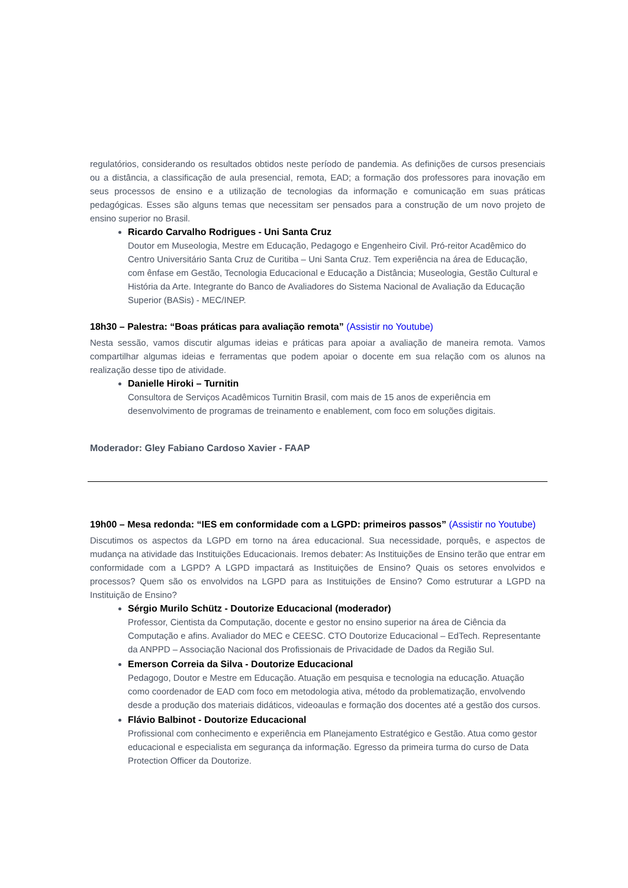regulatórios, considerando os resultados obtidos neste período de pandemia. As definições de cursos presenciais ou a distância, a classificação de aula presencial, remota, EAD; a formação dos professores para inovação em seus processos de ensino e a utilização de tecnologias da informação e comunicação em suas práticas pedagógicas. Esses são alguns temas que necessitam ser pensados para a construção de um novo projeto de ensino superior no Brasil.
Ricardo Carvalho Rodrigues - Uni Santa Cruz
Doutor em Museologia, Mestre em Educação, Pedagogo e Engenheiro Civil. Pró-reitor Acadêmico do Centro Universitário Santa Cruz de Curitiba – Uni Santa Cruz. Tem experiência na área de Educação, com ênfase em Gestão, Tecnologia Educacional e Educação a Distância; Museologia, Gestão Cultural e História da Arte. Integrante do Banco de Avaliadores do Sistema Nacional de Avaliação da Educação Superior (BASis) - MEC/INEP.
18h30 – Palestra: “Boas práticas para avaliação remota” (Assistir no Youtube)
Nesta sessão, vamos discutir algumas ideias e práticas para apoiar a avaliação de maneira remota. Vamos compartilhar algumas ideias e ferramentas que podem apoiar o docente em sua relação com os alunos na realização desse tipo de atividade.
Danielle Hiroki – Turnitin
Consultora de Serviços Acadêmicos Turnitin Brasil, com mais de 15 anos de experiência em desenvolvimento de programas de treinamento e enablement, com foco em soluções digitais.
Moderador: Gley Fabiano Cardoso Xavier - FAAP
19h00 – Mesa redonda: “IES em conformidade com a LGPD: primeiros passos” (Assistir no Youtube)
Discutimos os aspectos da LGPD em torno na área educacional. Sua necessidade, porquês, e aspectos de mudança na atividade das Instituições Educacionais. Iremos debater: As Instituições de Ensino terão que entrar em conformidade com a LGPD? A LGPD impactará as Instituições de Ensino? Quais os setores envolvidos e processos? Quem são os envolvidos na LGPD para as Instituições de Ensino? Como estruturar a LGPD na Instituição de Ensino?
Sérgio Murilo Schütz - Doutorize Educacional (moderador)
Professor, Cientista da Computação, docente e gestor no ensino superior na área de Ciência da Computação e afins. Avaliador do MEC e CEESC. CTO Doutorize Educacional – EdTech. Representante da ANPPD – Associação Nacional dos Profissionais de Privacidade de Dados da Região Sul.
Emerson Correia da Silva - Doutorize Educacional
Pedagogo, Doutor e Mestre em Educação. Atuação em pesquisa e tecnologia na educação. Atuação como coordenador de EAD com foco em metodologia ativa, método da problematização, envolvendo desde a produção dos materiais didáticos, videoaulas e formação dos docentes até a gestão dos cursos.
Flávio Balbinot - Doutorize Educacional
Profissional com conhecimento e experiência em Planejamento Estratégico e Gestão. Atua como gestor educacional e especialista em segurança da informação. Egresso da primeira turma do curso de Data Protection Officer da Doutorize.